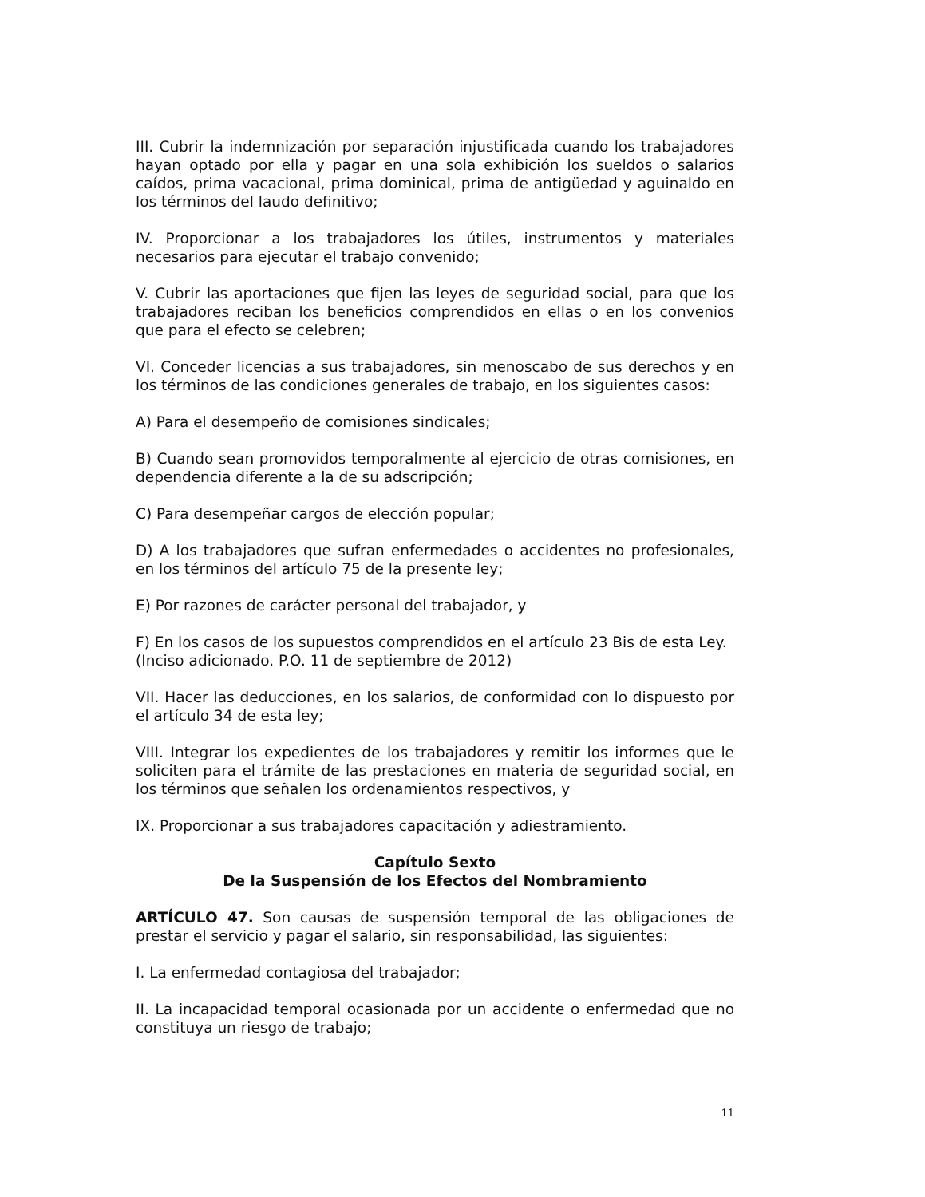III. Cubrir la indemnización por separación injustificada cuando los trabajadores hayan optado por ella y pagar en una sola exhibición los sueldos o salarios caídos, prima vacacional, prima dominical, prima de antigüedad y aguinaldo en los términos del laudo definitivo;
IV. Proporcionar a los trabajadores los útiles, instrumentos y materiales necesarios para ejecutar el trabajo convenido;
V. Cubrir las aportaciones que fijen las leyes de seguridad social, para que los trabajadores reciban los beneficios comprendidos en ellas o en los convenios que para el efecto se celebren;
VI. Conceder licencias a sus trabajadores, sin menoscabo de sus derechos y en los términos de las condiciones generales de trabajo, en los siguientes casos:
A) Para el desempeño de comisiones sindicales;
B) Cuando sean promovidos temporalmente al ejercicio de otras comisiones, en dependencia diferente a la de su adscripción;
C) Para desempeñar cargos de elección popular;
D) A los trabajadores que sufran enfermedades o accidentes no profesionales, en los términos del artículo 75 de la presente ley;
E) Por razones de carácter personal del trabajador, y
F) En los casos de los supuestos comprendidos en el artículo 23 Bis de esta Ley.
(Inciso adicionado. P.O. 11 de septiembre de 2012)
VII. Hacer las deducciones, en los salarios, de conformidad con lo dispuesto por el artículo 34 de esta ley;
VIII. Integrar los expedientes de los trabajadores y remitir los informes que le soliciten para el trámite de las prestaciones en materia de seguridad social, en los términos que señalen los ordenamientos respectivos, y
IX. Proporcionar a sus trabajadores capacitación y adiestramiento.
Capítulo Sexto
De la Suspensión de los Efectos del Nombramiento
ARTÍCULO 47. Son causas de suspensión temporal de las obligaciones de prestar el servicio y pagar el salario, sin responsabilidad, las siguientes:
I. La enfermedad contagiosa del trabajador;
II. La incapacidad temporal ocasionada por un accidente o enfermedad que no constituya un riesgo de trabajo;
11